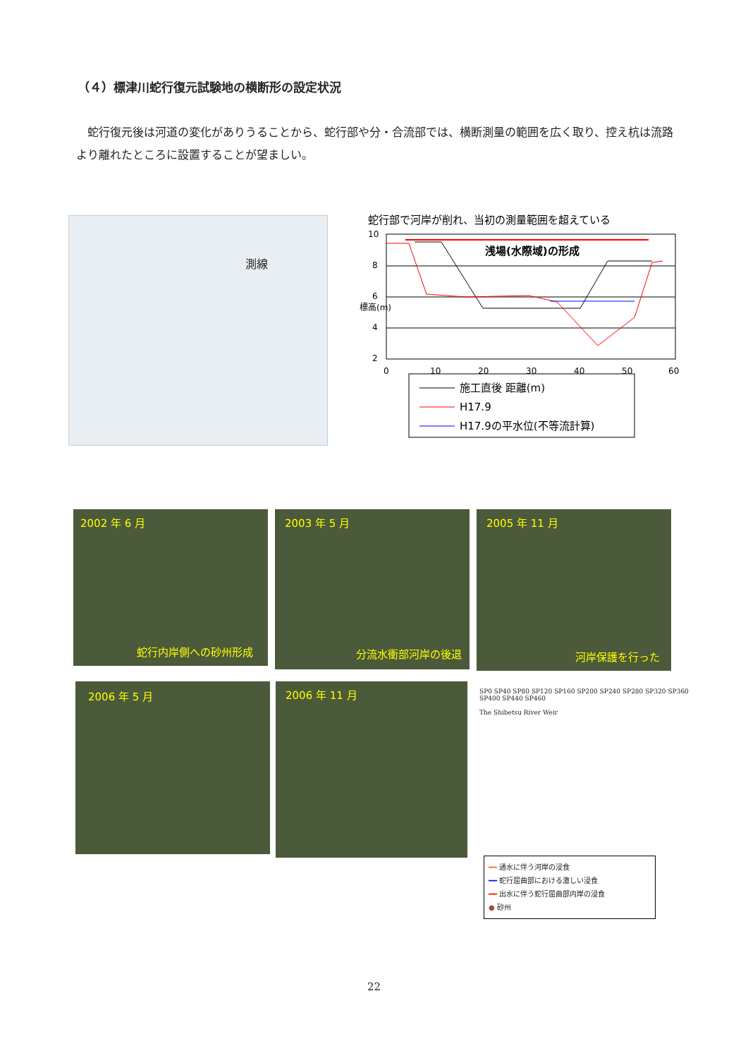（４）標津川蛇行復元試験地の横断形の設定状況
蛇行復元後は河道の変化がありうることから、蛇行部や分・合流部では、横断測量の範囲を広く取り、控え杭は流路より離れたところに設置することが望ましい。
測線
蛇行部で河岸が削れ、当初の測量範囲を超えている
10
8
6
4
2
標高(m)
0
10
20
30
40
50
60
浅場(水際域)の形成
施工直後 距離(m)
H17.9
H17.9の平水位(不等流計算)
2002 年 6 月
蛇行内岸側への砂州形成
2003 年 5 月
分流水衝部河岸の後退
2005 年 11 月
河岸保護を行った
2006 年 5 月 2006 年 11 月
SP0 SP40 SP80 SP120 SP160 SP200 SP240 SP280 SP320 SP360 SP400 SP440 SP460
The Shibetsu River Weir
━━ 通水に伴う河岸の浸食
━━ 蛇行屈曲部における激しい浸食
━━ 出水に伴う蛇行屈曲部内岸の浸食
● 砂州
22